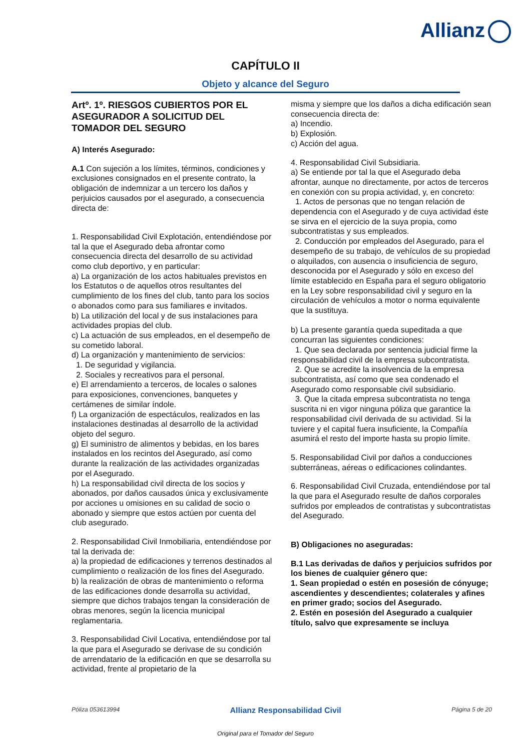Allianz
CAPÍTULO II
Objeto y alcance del Seguro
Artº. 1º. RIESGOS CUBIERTOS POR EL ASEGURADOR A SOLICITUD DEL TOMADOR DEL SEGURO
A) Interés Asegurado:
A.1 Con sujeción a los límites, términos, condiciones y exclusiones consignados en el presente contrato, la obligación de indemnizar a un tercero los daños y perjuicios causados por el asegurado, a consecuencia directa de:
1. Responsabilidad Civil Explotación, entendiéndose por tal la que el Asegurado deba afrontar como consecuencia directa del desarrollo de su actividad como club deportivo, y en particular:
a) La organización de los actos habituales previstos en los Estatutos o de aquellos otros resultantes del cumplimiento de los fines del club, tanto para los socios o abonados como para sus familiares e invitados.
b) La utilización del local y de sus instalaciones para actividades propias del club.
c) La actuación de sus empleados, en el desempeño de su cometido laboral.
d) La organización y mantenimiento de servicios:
1. De seguridad y vigilancia.
2. Sociales y recreativos para el personal.
e) El arrendamiento a terceros, de locales o salones para exposiciones, convenciones, banquetes y certámenes de similar índole.
f) La organización de espectáculos, realizados en las instalaciones destinadas al desarrollo de la actividad objeto del seguro.
g) El suministro de alimentos y bebidas, en los bares instalados en los recintos del Asegurado, así como durante la realización de las actividades organizadas por el Asegurado.
h) La responsabilidad civil directa de los socios y abonados, por daños causados única y exclusivamente por acciones u omisiones en su calidad de socio o abonado y siempre que estos actúen por cuenta del club asegurado.
2. Responsabilidad Civil Inmobiliaria, entendiéndose por tal la derivada de:
a) la propiedad de edificaciones y terrenos destinados al cumplimiento o realización de los fines del Asegurado.
b) la realización de obras de mantenimiento o reforma de las edificaciones donde desarrolla su actividad, siempre que dichos trabajos tengan la consideración de obras menores, según la licencia municipal reglamentaria.
3. Responsabilidad Civil Locativa, entendiéndose por tal la que para el Asegurado se derivase de su condición de arrendatario de la edificación en que se desarrolla su actividad, frente al propietario de la
misma y siempre que los daños a dicha edificación sean consecuencia directa de:
a) Incendio.
b) Explosión.
c) Acción del agua.
4. Responsabilidad Civil Subsidiaria.
a) Se entiende por tal la que el Asegurado deba afrontar, aunque no directamente, por actos de terceros en conexión con su propia actividad, y, en concreto:
1. Actos de personas que no tengan relación de dependencia con el Asegurado y de cuya actividad éste se sirva en el ejercicio de la suya propia, como subcontratistas y sus empleados.
2. Conducción por empleados del Asegurado, para el desempeño de su trabajo, de vehículos de su propiedad o alquilados, con ausencia o insuficiencia de seguro, desconocida por el Asegurado y sólo en exceso del límite establecido en España para el seguro obligatorio en la Ley sobre responsabilidad civil y seguro en la circulación de vehículos a motor o norma equivalente que la sustituya.
b) La presente garantía queda supeditada a que concurran las siguientes condiciones:
1. Que sea declarada por sentencia judicial firme la responsabilidad civil de la empresa subcontratista.
2. Que se acredite la insolvencia de la empresa subcontratista, así como que sea condenado el Asegurado como responsable civil subsidiario.
3. Que la citada empresa subcontratista no tenga suscrita ni en vigor ninguna póliza que garantice la responsabilidad civil derivada de su actividad. Si la tuviere y el capital fuera insuficiente, la Compañía asumirá el resto del importe hasta su propio límite.
5. Responsabilidad Civil por daños a conducciones subterráneas, aéreas o edificaciones colindantes.
6. Responsabilidad Civil Cruzada, entendiéndose por tal la que para el Asegurado resulte de daños corporales sufridos por empleados de contratistas y subcontratistas del Asegurado.
B) Obligaciones no aseguradas:
B.1 Las derivadas de daños y perjuicios sufridos por los bienes de cualquier género que:
1. Sean propiedad o estén en posesión de cónyuge; ascendientes y descendientes; colaterales y afines en primer grado; socios del Asegurado.
2. Estén en posesión del Asegurado a cualquier título, salvo que expresamente se incluya
Póliza 053613994 Allianz Responsabilidad Civil Página 5 de 20
Original para el Tomador del Seguro